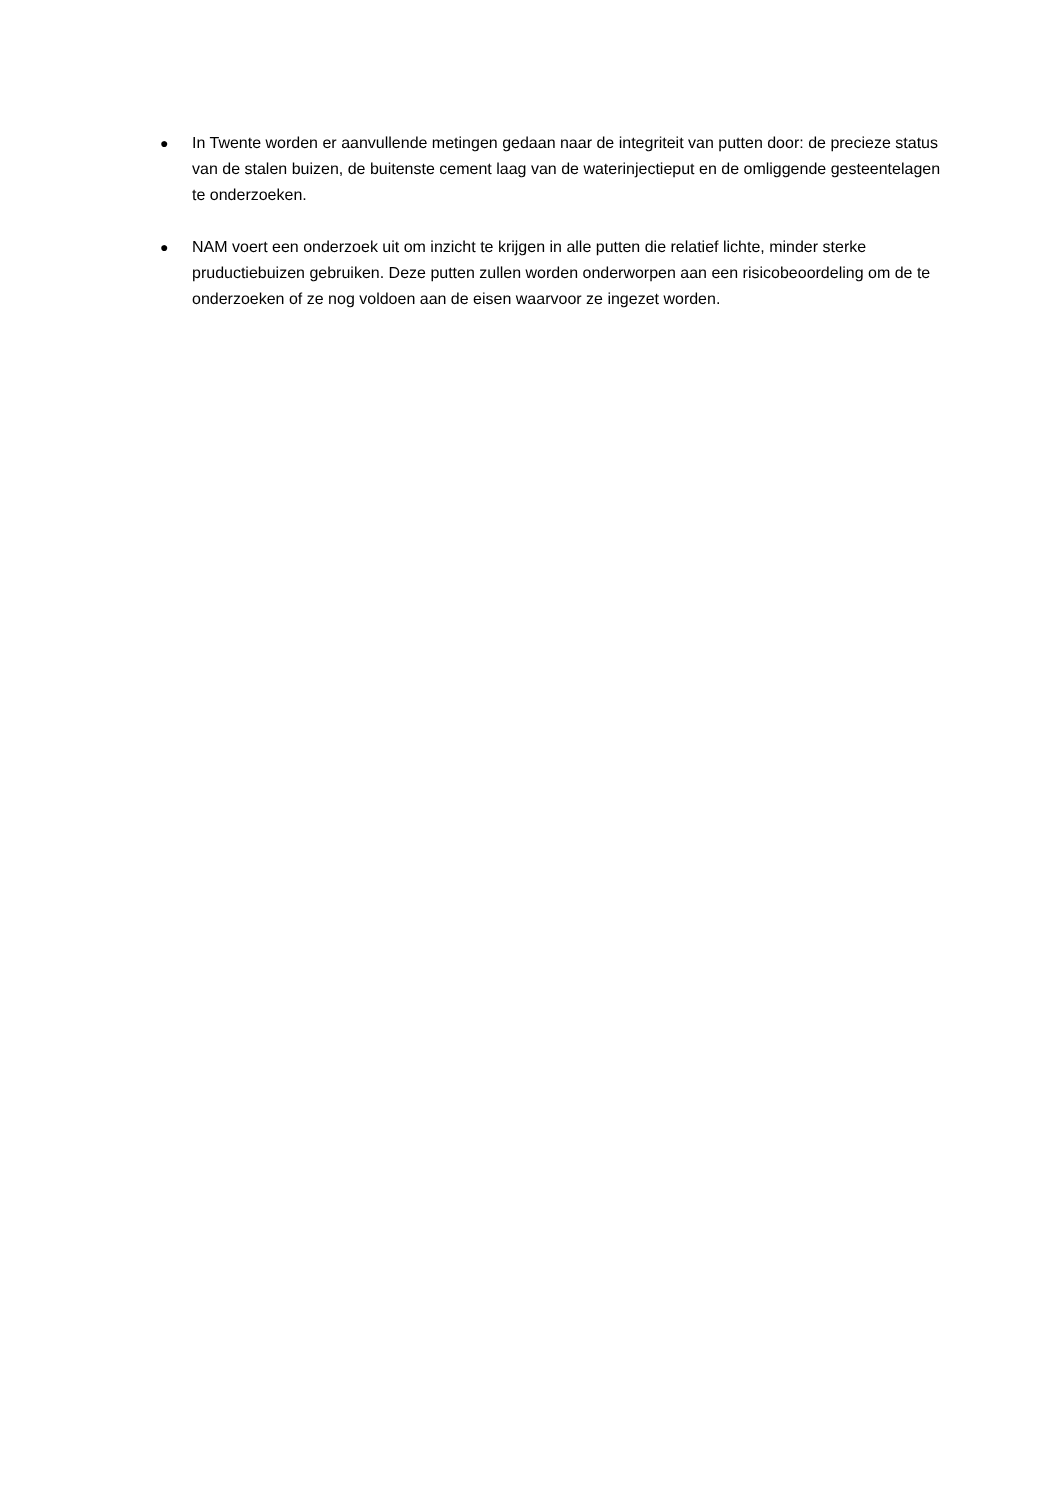● In Twente worden er aanvullende metingen gedaan naar de integriteit van putten door: de precieze status van de stalen buizen, de buitenste cement laag van de waterinjectieput en de omliggende gesteentelagen te onderzoeken.
● NAM voert een onderzoek uit om inzicht te krijgen in alle putten die relatief lichte, minder sterke pruductiebuizen gebruiken. Deze putten zullen worden onderworpen aan een risicobeoordeling om de te onderzoeken of ze nog voldoen aan de eisen waarvoor ze ingezet worden.